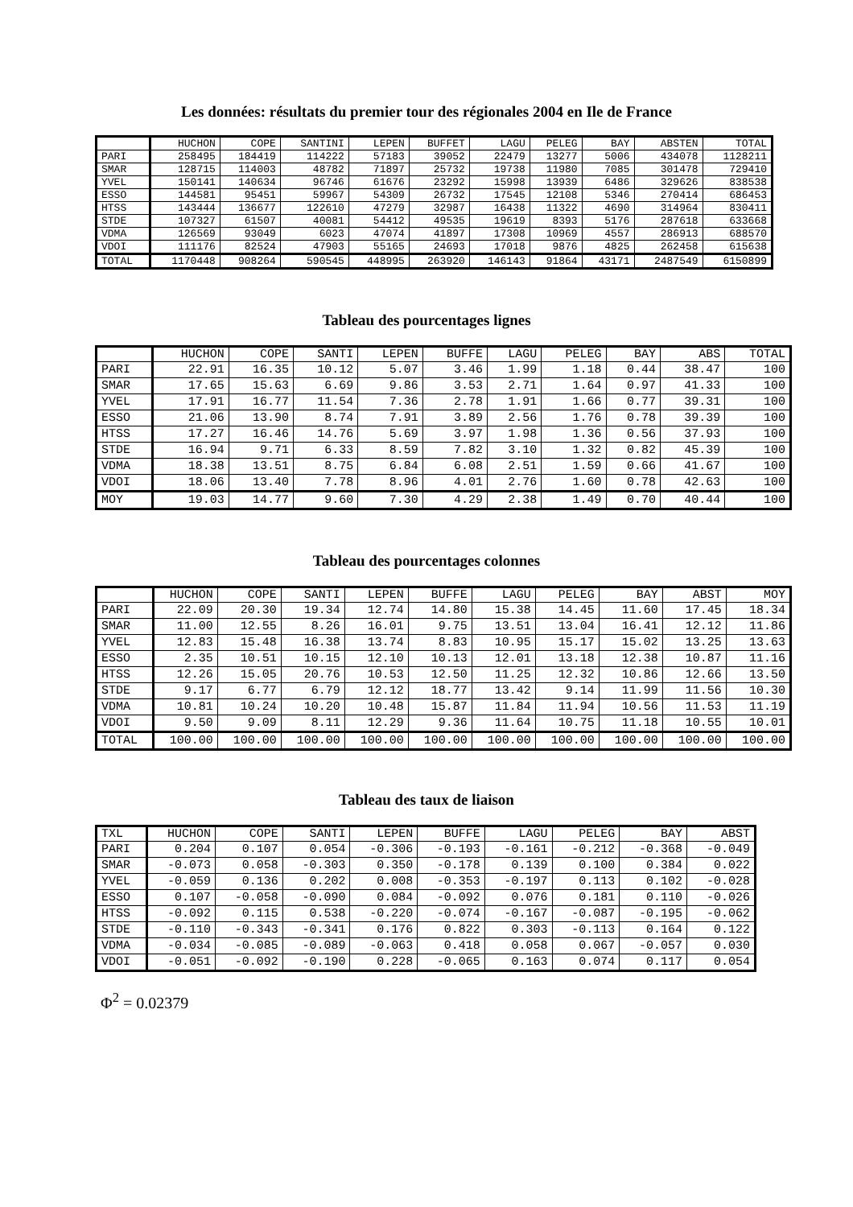Les données: résultats du premier tour des régionales 2004 en Ile de France
| | HUCHON | COPE | SANTINI | LEPEN | BUFFET | LAGU | PELEG | BAY | ABSTEN | TOTAL |
| --- | --- | --- | --- | --- | --- | --- | --- | --- | --- | --- |
| PARI | 258495 | 184419 | 114222 | 57183 | 39052 | 22479 | 13277 | 5006 | 434078 | 1128211 |
| SMAR | 128715 | 114003 | 48782 | 71897 | 25732 | 19738 | 11980 | 7085 | 301478 | 729410 |
| YVEL | 150141 | 140634 | 96746 | 61676 | 23292 | 15998 | 13939 | 6486 | 329626 | 838538 |
| ESSO | 144581 | 95451 | 59967 | 54309 | 26732 | 17545 | 12108 | 5346 | 270414 | 686453 |
| HTSS | 143444 | 136677 | 122610 | 47279 | 32987 | 16438 | 11322 | 4690 | 314964 | 830411 |
| STDE | 107327 | 61507 | 40081 | 54412 | 49535 | 19619 | 8393 | 5176 | 287618 | 633668 |
| VDMA | 126569 | 93049 | 6023 | 47074 | 41897 | 17308 | 10969 | 4557 | 286913 | 688570 |
| VDOI | 111176 | 82524 | 47903 | 55165 | 24693 | 17018 | 9876 | 4825 | 262458 | 615638 |
| TOTAL | 1170448 | 908264 | 590545 | 448995 | 263920 | 146143 | 91864 | 43171 | 2487549 | 6150899 |
Tableau des pourcentages lignes
| | HUCHON | COPE | SANTI | LEPEN | BUFFE | LAGU | PELEG | BAY | ABS | TOTAL |
| --- | --- | --- | --- | --- | --- | --- | --- | --- | --- | --- |
| PARI | 22.91 | 16.35 | 10.12 | 5.07 | 3.46 | 1.99 | 1.18 | 0.44 | 38.47 | 100 |
| SMAR | 17.65 | 15.63 | 6.69 | 9.86 | 3.53 | 2.71 | 1.64 | 0.97 | 41.33 | 100 |
| YVEL | 17.91 | 16.77 | 11.54 | 7.36 | 2.78 | 1.91 | 1.66 | 0.77 | 39.31 | 100 |
| ESSO | 21.06 | 13.90 | 8.74 | 7.91 | 3.89 | 2.56 | 1.76 | 0.78 | 39.39 | 100 |
| HTSS | 17.27 | 16.46 | 14.76 | 5.69 | 3.97 | 1.98 | 1.36 | 0.56 | 37.93 | 100 |
| STDE | 16.94 | 9.71 | 6.33 | 8.59 | 7.82 | 3.10 | 1.32 | 0.82 | 45.39 | 100 |
| VDMA | 18.38 | 13.51 | 8.75 | 6.84 | 6.08 | 2.51 | 1.59 | 0.66 | 41.67 | 100 |
| VDOI | 18.06 | 13.40 | 7.78 | 8.96 | 4.01 | 2.76 | 1.60 | 0.78 | 42.63 | 100 |
| MOY | 19.03 | 14.77 | 9.60 | 7.30 | 4.29 | 2.38 | 1.49 | 0.70 | 40.44 | 100 |
Tableau des pourcentages colonnes
| | HUCHON | COPE | SANTI | LEPEN | BUFFE | LAGU | PELEG | BAY | ABST | MOY |
| --- | --- | --- | --- | --- | --- | --- | --- | --- | --- | --- |
| PARI | 22.09 | 20.30 | 19.34 | 12.74 | 14.80 | 15.38 | 14.45 | 11.60 | 17.45 | 18.34 |
| SMAR | 11.00 | 12.55 | 8.26 | 16.01 | 9.75 | 13.51 | 13.04 | 16.41 | 12.12 | 11.86 |
| YVEL | 12.83 | 15.48 | 16.38 | 13.74 | 8.83 | 10.95 | 15.17 | 15.02 | 13.25 | 13.63 |
| ESSO | 2.35 | 10.51 | 10.15 | 12.10 | 10.13 | 12.01 | 13.18 | 12.38 | 10.87 | 11.16 |
| HTSS | 12.26 | 15.05 | 20.76 | 10.53 | 12.50 | 11.25 | 12.32 | 10.86 | 12.66 | 13.50 |
| STDE | 9.17 | 6.77 | 6.79 | 12.12 | 18.77 | 13.42 | 9.14 | 11.99 | 11.56 | 10.30 |
| VDMA | 10.81 | 10.24 | 10.20 | 10.48 | 15.87 | 11.84 | 11.94 | 10.56 | 11.53 | 11.19 |
| VDOI | 9.50 | 9.09 | 8.11 | 12.29 | 9.36 | 11.64 | 10.75 | 11.18 | 10.55 | 10.01 |
| TOTAL | 100.00 | 100.00 | 100.00 | 100.00 | 100.00 | 100.00 | 100.00 | 100.00 | 100.00 | 100.00 |
Tableau des taux de liaison
| TXL | HUCHON | COPE | SANTI | LEPEN | BUFFE | LAGU | PELEG | BAY | ABST |
| --- | --- | --- | --- | --- | --- | --- | --- | --- | --- |
| PARI | 0.204 | 0.107 | 0.054 | -0.306 | -0.193 | -0.161 | -0.212 | -0.368 | -0.049 |
| SMAR | -0.073 | 0.058 | -0.303 | 0.350 | -0.178 | 0.139 | 0.100 | 0.384 | 0.022 |
| YVEL | -0.059 | 0.136 | 0.202 | 0.008 | -0.353 | -0.197 | 0.113 | 0.102 | -0.028 |
| ESSO | 0.107 | -0.058 | -0.090 | 0.084 | -0.092 | 0.076 | 0.181 | 0.110 | -0.026 |
| HTSS | -0.092 | 0.115 | 0.538 | -0.220 | -0.074 | -0.167 | -0.087 | -0.195 | -0.062 |
| STDE | -0.110 | -0.343 | -0.341 | 0.176 | 0.822 | 0.303 | -0.113 | 0.164 | 0.122 |
| VDMA | -0.034 | -0.085 | -0.089 | -0.063 | 0.418 | 0.058 | 0.067 | -0.057 | 0.030 |
| VDOI | -0.051 | -0.092 | -0.190 | 0.228 | -0.065 | 0.163 | 0.074 | 0.117 | 0.054 |
Φ<sup>2</sup> = 0.02379